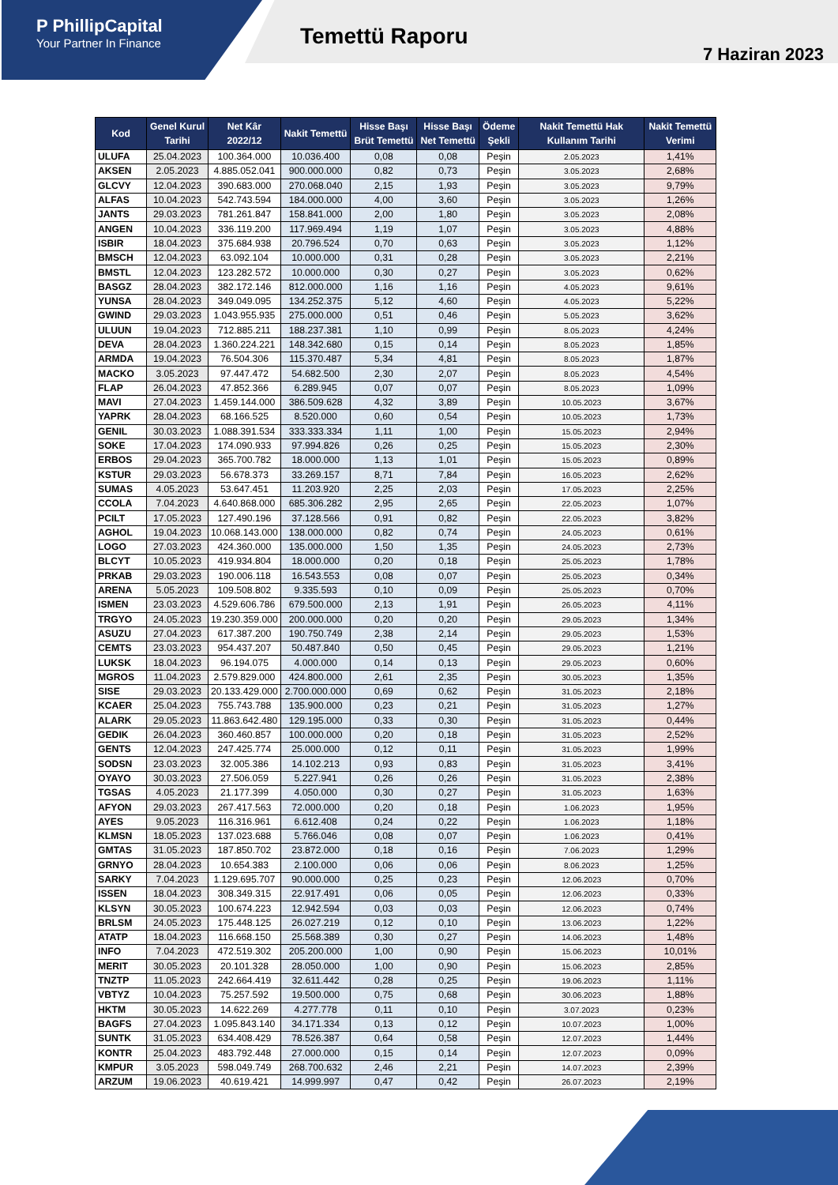P PhillipCapital
Your Partner In Finance
Temettü Raporu
7 Haziran 2023
| Kod | Genel Kurul Tarihi | Net Kâr 2022/12 | Nakit Temettü | Hisse Başı Brüt Temettü | Hisse Başı Net Temettü | Ödeme Şekli | Nakit Temettü Hak Kullanım Tarihi | Nakit Temettü Verimi |
| --- | --- | --- | --- | --- | --- | --- | --- | --- |
| ULUFA | 25.04.2023 | 100.364.000 | 10.036.400 | 0,08 | 0,08 | Peşin | 2.05.2023 | 1,41% |
| AKSEN | 2.05.2023 | 4.885.052.041 | 900.000.000 | 0,82 | 0,73 | Peşin | 3.05.2023 | 2,68% |
| GLCVY | 12.04.2023 | 390.683.000 | 270.068.040 | 2,15 | 1,93 | Peşin | 3.05.2023 | 9,79% |
| ALFAS | 10.04.2023 | 542.743.594 | 184.000.000 | 4,00 | 3,60 | Peşin | 3.05.2023 | 1,26% |
| JANTS | 29.03.2023 | 781.261.847 | 158.841.000 | 2,00 | 1,80 | Peşin | 3.05.2023 | 2,08% |
| ANGEN | 10.04.2023 | 336.119.200 | 117.969.494 | 1,19 | 1,07 | Peşin | 3.05.2023 | 4,88% |
| ISBIR | 18.04.2023 | 375.684.938 | 20.796.524 | 0,70 | 0,63 | Peşin | 3.05.2023 | 1,12% |
| BMSCH | 12.04.2023 | 63.092.104 | 10.000.000 | 0,31 | 0,28 | Peşin | 3.05.2023 | 2,21% |
| BMSTL | 12.04.2023 | 123.282.572 | 10.000.000 | 0,30 | 0,27 | Peşin | 3.05.2023 | 0,62% |
| BASGZ | 28.04.2023 | 382.172.146 | 812.000.000 | 1,16 | 1,16 | Peşin | 4.05.2023 | 9,61% |
| YUNSA | 28.04.2023 | 349.049.095 | 134.252.375 | 5,12 | 4,60 | Peşin | 4.05.2023 | 5,22% |
| GWIND | 29.03.2023 | 1.043.955.935 | 275.000.000 | 0,51 | 0,46 | Peşin | 5.05.2023 | 3,62% |
| ULUUN | 19.04.2023 | 712.885.211 | 188.237.381 | 1,10 | 0,99 | Peşin | 8.05.2023 | 4,24% |
| DEVA | 28.04.2023 | 1.360.224.221 | 148.342.680 | 0,15 | 0,14 | Peşin | 8.05.2023 | 1,85% |
| ARMDA | 19.04.2023 | 76.504.306 | 115.370.487 | 5,34 | 4,81 | Peşin | 8.05.2023 | 1,87% |
| MACKO | 3.05.2023 | 97.447.472 | 54.682.500 | 2,30 | 2,07 | Peşin | 8.05.2023 | 4,54% |
| FLAP | 26.04.2023 | 47.852.366 | 6.289.945 | 0,07 | 0,07 | Peşin | 8.05.2023 | 1,09% |
| MAVI | 27.04.2023 | 1.459.144.000 | 386.509.628 | 4,32 | 3,89 | Peşin | 10.05.2023 | 3,67% |
| YAPRK | 28.04.2023 | 68.166.525 | 8.520.000 | 0,60 | 0,54 | Peşin | 10.05.2023 | 1,73% |
| GENIL | 30.03.2023 | 1.088.391.534 | 333.333.334 | 1,11 | 1,00 | Peşin | 15.05.2023 | 2,94% |
| SOKE | 17.04.2023 | 174.090.933 | 97.994.826 | 0,26 | 0,25 | Peşin | 15.05.2023 | 2,30% |
| ERBOS | 29.04.2023 | 365.700.782 | 18.000.000 | 1,13 | 1,01 | Peşin | 15.05.2023 | 0,89% |
| KSTUR | 29.03.2023 | 56.678.373 | 33.269.157 | 8,71 | 7,84 | Peşin | 16.05.2023 | 2,62% |
| SUMAS | 4.05.2023 | 53.647.451 | 11.203.920 | 2,25 | 2,03 | Peşin | 17.05.2023 | 2,25% |
| CCOLA | 7.04.2023 | 4.640.868.000 | 685.306.282 | 2,95 | 2,65 | Peşin | 22.05.2023 | 1,07% |
| PCILT | 17.05.2023 | 127.490.196 | 37.128.566 | 0,91 | 0,82 | Peşin | 22.05.2023 | 3,82% |
| AGHOL | 19.04.2023 | 10.068.143.000 | 138.000.000 | 0,82 | 0,74 | Peşin | 24.05.2023 | 0,61% |
| LOGO | 27.03.2023 | 424.360.000 | 135.000.000 | 1,50 | 1,35 | Peşin | 24.05.2023 | 2,73% |
| BLCYT | 10.05.2023 | 419.934.804 | 18.000.000 | 0,20 | 0,18 | Peşin | 25.05.2023 | 1,78% |
| PRKAB | 29.03.2023 | 190.006.118 | 16.543.553 | 0,08 | 0,07 | Peşin | 25.05.2023 | 0,34% |
| ARENA | 5.05.2023 | 109.508.802 | 9.335.593 | 0,10 | 0,09 | Peşin | 25.05.2023 | 0,70% |
| ISMEN | 23.03.2023 | 4.529.606.786 | 679.500.000 | 2,13 | 1,91 | Peşin | 26.05.2023 | 4,11% |
| TRGYO | 24.05.2023 | 19.230.359.000 | 200.000.000 | 0,20 | 0,20 | Peşin | 29.05.2023 | 1,34% |
| ASUZU | 27.04.2023 | 617.387.200 | 190.750.749 | 2,38 | 2,14 | Peşin | 29.05.2023 | 1,53% |
| CEMTS | 23.03.2023 | 954.437.207 | 50.487.840 | 0,50 | 0,45 | Peşin | 29.05.2023 | 1,21% |
| LUKSK | 18.04.2023 | 96.194.075 | 4.000.000 | 0,14 | 0,13 | Peşin | 29.05.2023 | 0,60% |
| MGROS | 11.04.2023 | 2.579.829.000 | 424.800.000 | 2,61 | 2,35 | Peşin | 30.05.2023 | 1,35% |
| SISE | 29.03.2023 | 20.133.429.000 | 2.700.000.000 | 0,69 | 0,62 | Peşin | 31.05.2023 | 2,18% |
| KCAER | 25.04.2023 | 755.743.788 | 135.900.000 | 0,23 | 0,21 | Peşin | 31.05.2023 | 1,27% |
| ALARK | 29.05.2023 | 11.863.642.480 | 129.195.000 | 0,33 | 0,30 | Peşin | 31.05.2023 | 0,44% |
| GEDIK | 26.04.2023 | 360.460.857 | 100.000.000 | 0,20 | 0,18 | Peşin | 31.05.2023 | 2,52% |
| GENTS | 12.04.2023 | 247.425.774 | 25.000.000 | 0,12 | 0,11 | Peşin | 31.05.2023 | 1,99% |
| SODSN | 23.03.2023 | 32.005.386 | 14.102.213 | 0,93 | 0,83 | Peşin | 31.05.2023 | 3,41% |
| OYAYO | 30.03.2023 | 27.506.059 | 5.227.941 | 0,26 | 0,26 | Peşin | 31.05.2023 | 2,38% |
| TGSAS | 4.05.2023 | 21.177.399 | 4.050.000 | 0,30 | 0,27 | Peşin | 31.05.2023 | 1,63% |
| AFYON | 29.03.2023 | 267.417.563 | 72.000.000 | 0,20 | 0,18 | Peşin | 1.06.2023 | 1,95% |
| AYES | 9.05.2023 | 116.316.961 | 6.612.408 | 0,24 | 0,22 | Peşin | 1.06.2023 | 1,18% |
| KLMSN | 18.05.2023 | 137.023.688 | 5.766.046 | 0,08 | 0,07 | Peşin | 1.06.2023 | 0,41% |
| GMTAS | 31.05.2023 | 187.850.702 | 23.872.000 | 0,18 | 0,16 | Peşin | 7.06.2023 | 1,29% |
| GRNYO | 28.04.2023 | 10.654.383 | 2.100.000 | 0,06 | 0,06 | Peşin | 8.06.2023 | 1,25% |
| SARKY | 7.04.2023 | 1.129.695.707 | 90.000.000 | 0,25 | 0,23 | Peşin | 12.06.2023 | 0,70% |
| ISSEN | 18.04.2023 | 308.349.315 | 22.917.491 | 0,06 | 0,05 | Peşin | 12.06.2023 | 0,33% |
| KLSYN | 30.05.2023 | 100.674.223 | 12.942.594 | 0,03 | 0,03 | Peşin | 12.06.2023 | 0,74% |
| BRLSM | 24.05.2023 | 175.448.125 | 26.027.219 | 0,12 | 0,10 | Peşin | 13.06.2023 | 1,22% |
| ATATP | 18.04.2023 | 116.668.150 | 25.568.389 | 0,30 | 0,27 | Peşin | 14.06.2023 | 1,48% |
| INFO | 7.04.2023 | 472.519.302 | 205.200.000 | 1,00 | 0,90 | Peşin | 15.06.2023 | 10,01% |
| MERIT | 30.05.2023 | 20.101.328 | 28.050.000 | 1,00 | 0,90 | Peşin | 15.06.2023 | 2,85% |
| TNZTP | 11.05.2023 | 242.664.419 | 32.611.442 | 0,28 | 0,25 | Peşin | 19.06.2023 | 1,11% |
| VBTYZ | 10.04.2023 | 75.257.592 | 19.500.000 | 0,75 | 0,68 | Peşin | 30.06.2023 | 1,88% |
| HKTM | 30.05.2023 | 14.622.269 | 4.277.778 | 0,11 | 0,10 | Peşin | 3.07.2023 | 0,23% |
| BAGFS | 27.04.2023 | 1.095.843.140 | 34.171.334 | 0,13 | 0,12 | Peşin | 10.07.2023 | 1,00% |
| SUNTK | 31.05.2023 | 634.408.429 | 78.526.387 | 0,64 | 0,58 | Peşin | 12.07.2023 | 1,44% |
| KONTR | 25.04.2023 | 483.792.448 | 27.000.000 | 0,15 | 0,14 | Peşin | 12.07.2023 | 0,09% |
| KMPUR | 3.05.2023 | 598.049.749 | 268.700.632 | 2,46 | 2,21 | Peşin | 14.07.2023 | 2,39% |
| ARZUM | 19.06.2023 | 40.619.421 | 14.999.997 | 0,47 | 0,42 | Peşin | 26.07.2023 | 2,19% |